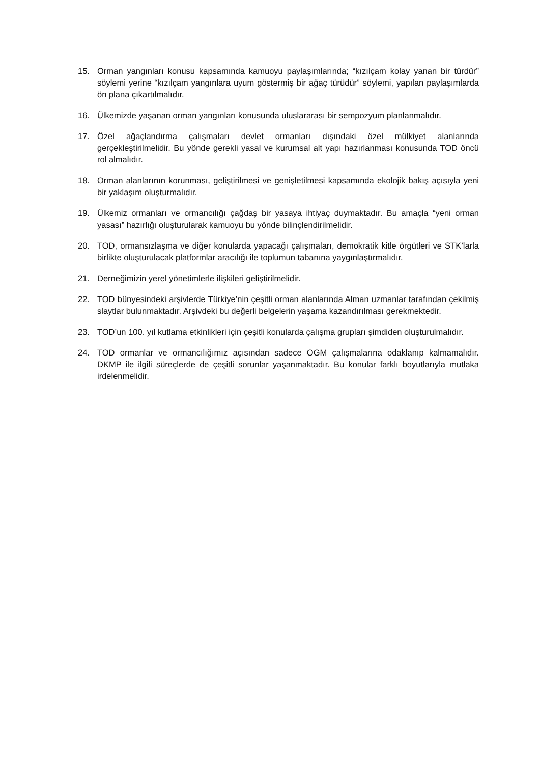15. Orman yangınları konusu kapsamında kamuoyu paylaşımlarında; “kızılçam kolay yanan bir türdür” söylemi yerine “kızılçam yangınlara uyum göstermiş bir ağaç türüdür” söylemi, yapılan paylaşımlarda ön plana çıkartılmalıdır.
16. Ülkemizde yaşanan orman yangınları konusunda uluslararası bir sempozyum planlanmalıdır.
17. Özel ağaçlandırma çalışmaları devlet ormanları dışındaki özel mülkiyet alanlarında gerçekleştirilmelidir. Bu yönde gerekli yasal ve kurumsal alt yapı hazırlanması konusunda TOD öncü rol almalıdır.
18. Orman alanlarının korunması, geliştirilmesi ve genişletilmesi kapsamında ekolojik bakış açısıyla yeni bir yaklaşım oluşturmalıdır.
19. Ülkemiz ormanları ve ormancılığı çağdaş bir yasaya ihtiyaç duymaktadır. Bu amaçla “yeni orman yasası” hazırlığı oluşturularak kamuoyu bu yönde bilinçlendirilmelidir.
20. TOD, ormansızlaşma ve diğer konularda yapacağı çalışmaları, demokratik kitle örgütleri ve STK’larla birlikte oluşturulacak platformlar aracılığı ile toplumun tabanına yaygınlaştırmalıdır.
21. Derneğimizin yerel yönetimlerle ilişkileri geliştirilmelidir.
22. TOD bünyesindeki arşivlerde Türkiye’nin çeşitli orman alanlarında Alman uzmanlar tarafından çekilmiş slaytlar bulunmaktadır. Arşivdeki bu değerli belgelerin yaşama kazandırılması gerekmektedir.
23. TOD’un 100. yıl kutlama etkinlikleri için çeşitli konularda çalışma grupları şimdiden oluşturulmalıdır.
24. TOD ormanlar ve ormancılığımız açısından sadece OGM çalışmalarına odaklanıp kalmamalıdır. DKMP ile ilgili süreçlerde de çeşitli sorunlar yaşanmaktadır. Bu konular farklı boyutlarıyla mutlaka irdelenmelidir.